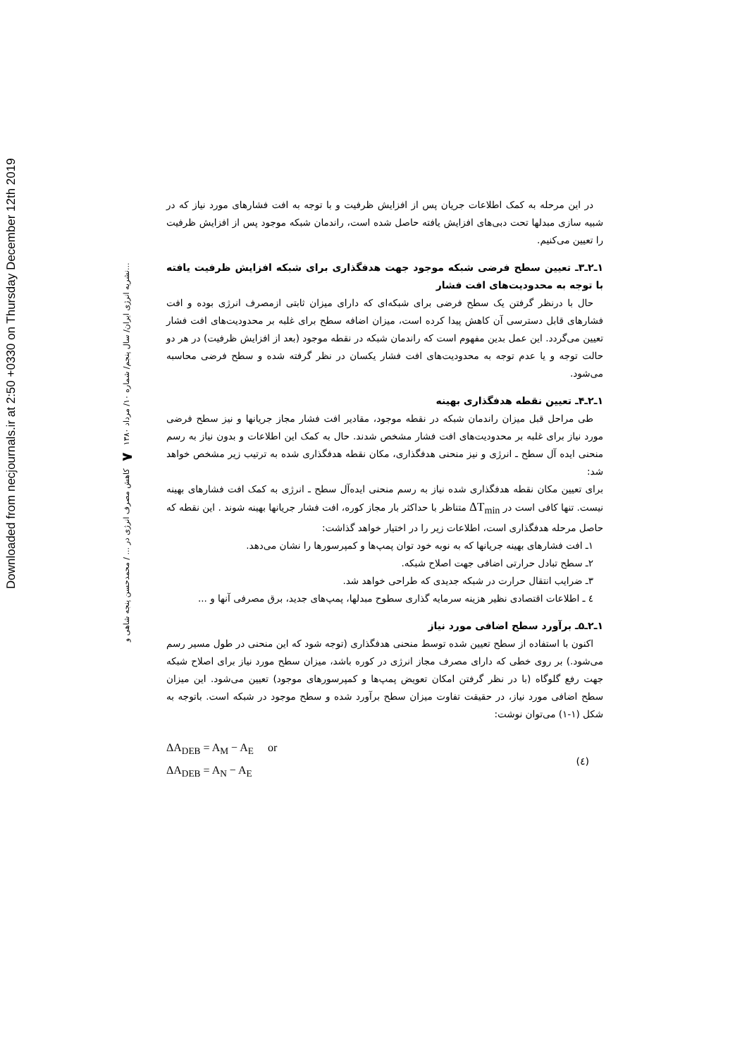Downloaded from necjournals.ir at 2:50 +0330 on Thursday December 12th 2019
نشریه انرژی ایران/ سال پنجم/ شماره ۱۰/ مرداد ۱۳۸۰ ۷ کاهش مصرف انرژی در ... / محمدحسن پنجه شاهی و...
در این مرحله به کمک اطلاعات جریان پس از افزایش ظرفیت و با توجه به افت فشارهای مورد نیاز که در شبیه سازی مبدلها تحت دبی‌های افزایش یافته حاصل شده است، راندمان شبکه موجود پس از افزایش ظرفیت را تعیین می‌کنیم.
۱ـ۲ـ۳ـ تعیین سطح فرضی شبکه موجود جهت هدفگذاری برای شبکه افزایش ظرفیت یافته با توجه به محدودیت‌های افت فشار
حال با درنظر گرفتن یک سطح فرضی برای شبکه‌ای که دارای میزان ثابتی ازمصرف انرژی بوده و افت فشارهای قابل دسترسی آن کاهش پیدا کرده است، میزان اضافه سطح برای غلبه بر محدودیت‌های افت فشار تعیین می‌گردد. این عمل بدین مفهوم است که راندمان شبکه در نقطه موجود (بعد از افزایش ظرفیت) در هر دو حالت توجه و یا عدم توجه به محدودیت‌های افت فشار یکسان در نظر گرفته شده و سطح فرضی محاسبه می‌شود.
۱ـ۲ـ۴ـ تعیین نقطه هدفگذاری بهینه
طی مراحل قبل میزان راندمان شبکه در نقطه موجود، مقادیر افت فشار مجاز جریانها و نیز سطح فرضی مورد نیاز برای غلبه بر محدودیت‌های افت فشار مشخص شدند. حال به کمک این اطلاعات و بدون نیاز به رسم منحنی ایده آل سطح ـ انرژی و نیز منحنی هدفگذاری، مکان نقطه هدفگذاری شده به ترتیب زیر مشخص خواهد شد:
برای تعیین مکان نقطه هدفگذاری شده نیاز به رسم منحنی ایده‌آل سطح ـ انرژی به کمک افت فشارهای بهینه نیست. تنها کافی است در ΔT<sub>min</sub> متناظر با حداکثر بار مجاز کوره، افت فشار جریانها بهینه شوند . این نقطه که حاصل مرحله هدفگذاری است، اطلاعات زیر را در اختیار خواهد گذاشت:
۱ـ افت فشارهای بهینه جریانها که به نوبه خود توان پمپ‌ها و کمپرسورها را نشان می‌دهد.
۲ـ سطح تبادل حرارتی اضافی جهت اصلاح شبکه.
۳ـ ضرایب انتقال حرارت در شبکه جدیدی که طراحی خواهد شد.
٤ ـ اطلاعات اقتصادی نظیر هزینه سرمایه گذاری سطوح مبدلها، پمپ‌های جدید، برق مصرفی آنها و ...
۱ـ۲ـ۵ـ برآورد سطح اضافی مورد نیاز
اکنون با استفاده از سطح تعیین شده توسط منحنی هدفگذاری (توجه شود که این منحنی در طول مسیر رسم می‌شود.) بر روی خطی که دارای مصرف مجاز انرژی در کوره باشد، میزان سطح مورد نیاز برای اصلاح شبکه جهت رفع گلوگاه (با در نظر گرفتن امکان تعویض پمپ‌ها و کمپرسورهای موجود) تعیین می‌شود. این میزان سطح اضافی مورد نیاز، در حقیقت تفاوت میزان سطح برآورد شده و سطح موجود در شبکه است. باتوجه به شکل (۱-۱) می‌توان نوشت:
ΔA<sub>DEB</sub> = A<sub>M</sub> − A<sub>E</sub> or
ΔA<sub>DEB</sub> = A<sub>N</sub> − A<sub>E</sub>
(٤)